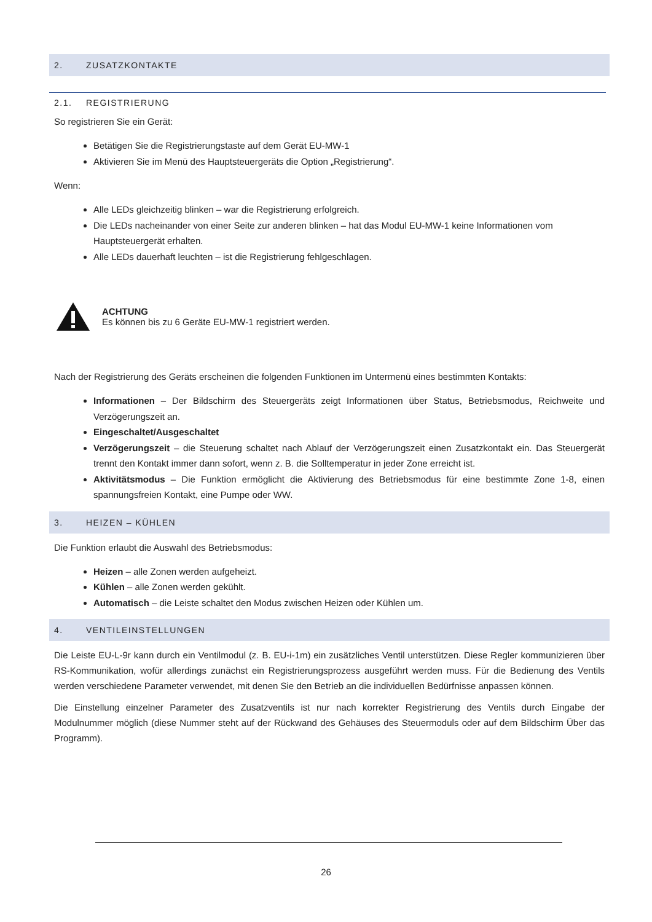2. ZUSATZKONTAKTE
2.1. REGISTRIERUNG
So registrieren Sie ein Gerät:
Betätigen Sie die Registrierungstaste auf dem Gerät EU-MW-1
Aktivieren Sie im Menü des Hauptsteuergeräts die Option „Registrierung“.
Wenn:
Alle LEDs gleichzeitig blinken – war die Registrierung erfolgreich.
Die LEDs nacheinander von einer Seite zur anderen blinken – hat das Modul EU-MW-1 keine Informationen vom Hauptsteuergerät erhalten.
Alle LEDs dauerhaft leuchten – ist die Registrierung fehlgeschlagen.
ACHTUNG
Es können bis zu 6 Geräte EU-MW-1 registriert werden.
Nach der Registrierung des Geräts erscheinen die folgenden Funktionen im Untermenü eines bestimmten Kontakts:
Informationen – Der Bildschirm des Steuergeräts zeigt Informationen über Status, Betriebsmodus, Reichweite und Verzögerungszeit an.
Eingeschaltet/Ausgeschaltet
Verzögerungszeit – die Steuerung schaltet nach Ablauf der Verzögerungszeit einen Zusatzkontakt ein. Das Steuergerät trennt den Kontakt immer dann sofort, wenn z. B. die Solltemperatur in jeder Zone erreicht ist.
Aktivitätsmodus – Die Funktion ermöglicht die Aktivierung des Betriebsmodus für eine bestimmte Zone 1-8, einen spannungsfreien Kontakt, eine Pumpe oder WW.
3. HEIZEN – KÜHLEN
Die Funktion erlaubt die Auswahl des Betriebsmodus:
Heizen – alle Zonen werden aufgeheizt.
Kühlen – alle Zonen werden gekühlt.
Automatisch – die Leiste schaltet den Modus zwischen Heizen oder Kühlen um.
4. VENTILEINSTELLUNGEN
Die Leiste EU-L-9r kann durch ein Ventilmodul (z. B. EU-i-1m) ein zusätzliches Ventil unterstützen. Diese Regler kommunizieren über RS-Kommunikation, wofür allerdings zunächst ein Registrierungsprozess ausgeführt werden muss. Für die Bedienung des Ventils werden verschiedene Parameter verwendet, mit denen Sie den Betrieb an die individuellen Bedürfnisse anpassen können.
Die Einstellung einzelner Parameter des Zusatzventils ist nur nach korrekter Registrierung des Ventils durch Eingabe der Modulnummer möglich (diese Nummer steht auf der Rückwand des Gehäuses des Steuermoduls oder auf dem Bildschirm Über das Programm).
26